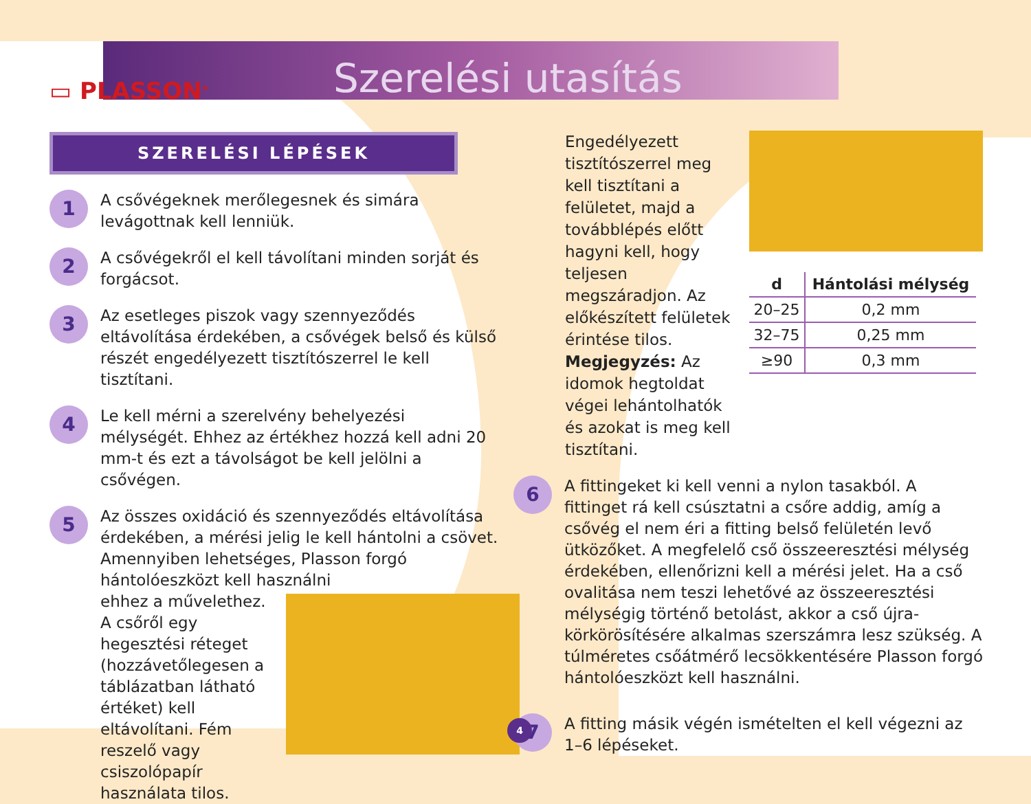▭ PLASSON<sup>®</sup> Szerelési utasítás
SZERELÉSI LÉPÉSEK
1
A csővégeknek merőlegesnek és simára levágottnak kell lenniük.
2
A csővégekről el kell távolítani minden sorját és forgácsot.
3
Az esetleges piszok vagy szennyeződés eltávolítása érdekében, a csővégek belső és külső részét engedélyezett tisztítószerrel le kell tisztítani.
4
Le kell mérni a szerelvény behelyezési mélységét. Ehhez az értékhez hozzá kell adni 20 mm-t és ezt a távolságot be kell jelölni a csővégen.
5
Az összes oxidáció és szennyeződés eltávolítása érdekében, a mérési jelig le kell hántolni a csövet. Amennyiben lehetséges, Plasson forgó hántolóeszközt kell használni
ehhez a művelethez. A csőről egy hegesztési réteget (hozzávetőlegesen a táblázatban látható értéket) kell eltávolítani. Fém reszelő vagy csiszolópapír használata tilos.
Engedélyezett tisztítószerrel meg kell tisztítani a felületet, majd a továbblépés előtt hagyni kell, hogy teljesen megszáradjon. Az előkészített felületek érintése tilos. Megjegyzés: Az idomok hegtoldat végei lehántolhatók és azokat is meg kell tisztítani.
| d | Hántolási mélység |
| --- | --- |
| 20–25 | 0,2 mm |
| 32–75 | 0,25 mm |
| ≥90 | 0,3 mm |
6
A fittingeket ki kell venni a nylon tasakból. A fittinget rá kell csúsztatni a csőre addig, amíg a csővég el nem éri a fitting belső felületén levő ütközőket. A megfelelő cső összeeresztési mélység érdekében, ellenőrizni kell a mérési jelet. Ha a cső ovalitása nem teszi lehetővé az összeeresztési mélységig történő betolást, akkor a cső újra-körkörösítésére alkalmas szerszámra lesz szükség. A túlméretes csőátmérő lecsökkentésére Plasson forgó hántolóeszközt kell használni.
7
A fitting másik végén ismételten el kell végezni az 1–6 lépéseket.
4